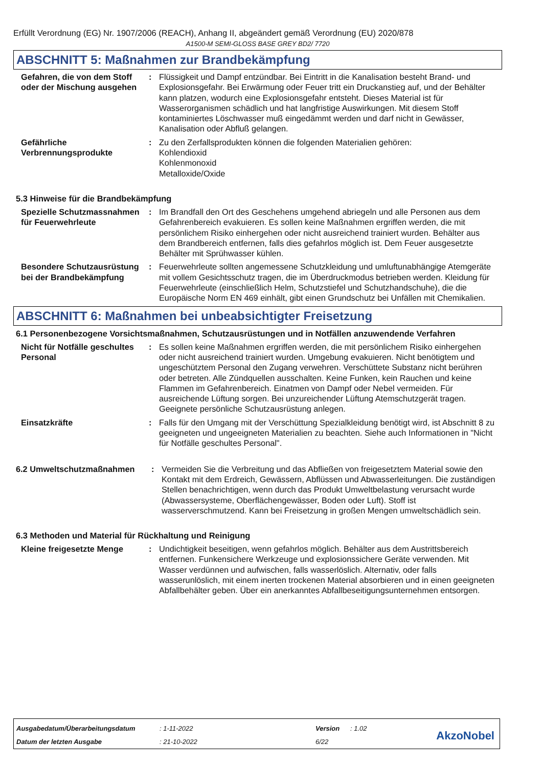Erfüllt Verordnung (EG) Nr. 1907/2006 (REACH), Anhang II, abgeändert gemäß Verordnung (EU) 2020/878
A1500-M SEMI-GLOSS BASE GREY BD2/ 7720
ABSCHNITT 5: Maßnahmen zur Brandbekämpfung
Gefahren, die von dem Stoff oder der Mischung ausgehen
: Flüssigkeit und Dampf entzündbar. Bei Eintritt in die Kanalisation besteht Brand- und Explosionsgefahr. Bei Erwärmung oder Feuer tritt ein Druckanstieg auf, und der Behälter kann platzen, wodurch eine Explosionsgefahr entsteht. Dieses Material ist für Wasserorganismen schädlich und hat langfristige Auswirkungen. Mit diesem Stoff kontaminiertes Löschwasser muß eingedämmt werden und darf nicht in Gewässer, Kanalisation oder Abfluß gelangen.
Gefährliche Verbrennungsprodukte
: Zu den Zerfallsprodukten können die folgenden Materialien gehören:
Kohlendioxid
Kohlenmonoxid
Metalloxide/Oxide
5.3 Hinweise für die Brandbekämpfung
Spezielle Schutzmassnahmen für Feuerwehrleute
: Im Brandfall den Ort des Geschehens umgehend abriegeln und alle Personen aus dem Gefahrenbereich evakuieren. Es sollen keine Maßnahmen ergriffen werden, die mit persönlichem Risiko einhergehen oder nicht ausreichend trainiert wurden. Behälter aus dem Brandbereich entfernen, falls dies gefahrlos möglich ist. Dem Feuer ausgesetzte Behälter mit Sprühwasser kühlen.
Besondere Schutzausrüstung bei der Brandbekämpfung
: Feuerwehrleute sollten angemessene Schutzkleidung und umluftunabhängige Atemgeräte mit vollem Gesichtsschutz tragen, die im Überdruckmodus betrieben werden. Kleidung für Feuerwehrleute (einschließlich Helm, Schutzstiefel und Schutzhandschuhe), die die Europäische Norm EN 469 einhält, gibt einen Grundschutz bei Unfällen mit Chemikalien.
ABSCHNITT 6: Maßnahmen bei unbeabsichtigter Freisetzung
6.1 Personenbezogene Vorsichtsmaßnahmen, Schutzausrüstungen und in Notfällen anzuwendende Verfahren
Nicht für Notfälle geschultes Personal
: Es sollen keine Maßnahmen ergriffen werden, die mit persönlichem Risiko einhergehen oder nicht ausreichend trainiert wurden. Umgebung evakuieren. Nicht benötigtem und ungeschütztem Personal den Zugang verwehren. Verschüttete Substanz nicht berühren oder betreten. Alle Zündquellen ausschalten. Keine Funken, kein Rauchen und keine Flammen im Gefahrenbereich. Einatmen von Dampf oder Nebel vermeiden. Für ausreichende Lüftung sorgen. Bei unzureichender Lüftung Atemschutzgerät tragen. Geeignete persönliche Schutzausrüstung anlegen.
Einsatzkräfte : Falls für den Umgang mit der Verschüttung Spezialkleidung benötigt wird, ist Abschnitt 8 zu geeigneten und ungeeigneten Materialien zu beachten. Siehe auch Informationen in "Nicht für Notfälle geschultes Personal".
6.2 Umweltschutzmaßnahmen : Vermeiden Sie die Verbreitung und das Abfließen von freigesetztem Material sowie den Kontakt mit dem Erdreich, Gewässern, Abflüssen und Abwasserleitungen. Die zuständigen Stellen benachrichtigen, wenn durch das Produkt Umweltbelastung verursacht wurde (Abwassersysteme, Oberflächengewässer, Boden oder Luft). Stoff ist wasserverschmutzend. Kann bei Freisetzung in großen Mengen umweltschädlich sein.
6.3 Methoden und Material für Rückhaltung und Reinigung
Kleine freigesetzte Menge : Undichtigkeit beseitigen, wenn gefahrlos möglich. Behälter aus dem Austrittsbereich entfernen. Funkensichere Werkzeuge und explosionssichere Geräte verwenden. Mit Wasser verdünnen und aufwischen, falls wasserlöslich. Alternativ, oder falls wasserunlöslich, mit einem inerten trockenen Material absorbieren und in einen geeigneten Abfallbehälter geben. Über ein anerkanntes Abfallbeseitigungsunternehmen entsorgen.
| Ausgabedatum/Überarbeitungsdatum | : 1-11-2022 | Version | : 1.02 |
| Datum der letzten Ausgabe | : 21-10-2022 | 6/22 | |
AkzoNobel